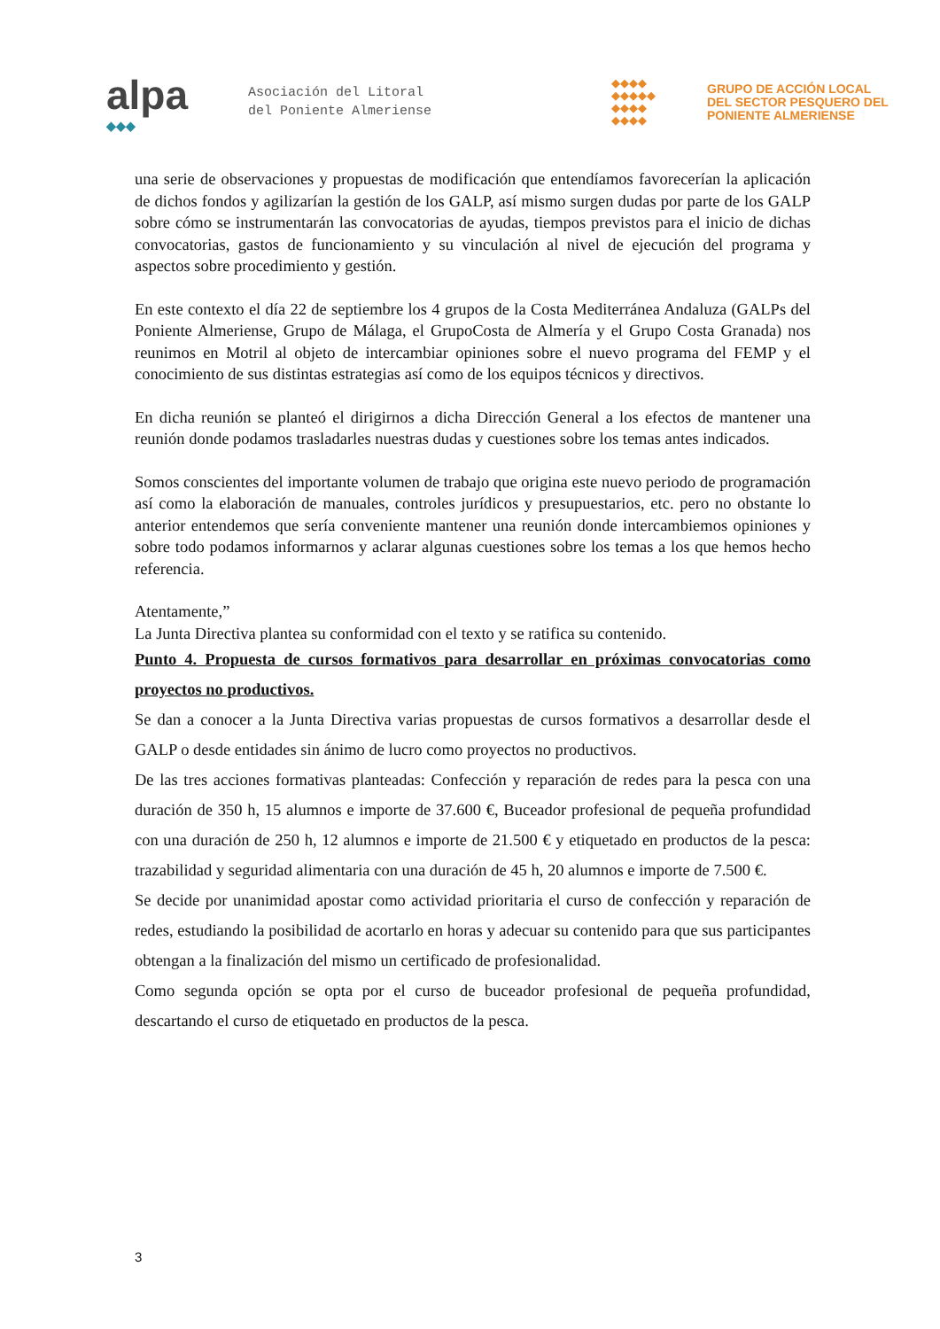alpa
◆◆◆
Asociación del Litoral
del Poniente Almeriense
◆◆◆◆
◆◆◆◆◆
◆◆◆◆
◆◆◆◆
GRUPO DE ACCIÓN LOCAL
DEL SECTOR PESQUERO DEL
PONIENTE ALMERIENSE
una serie de observaciones y propuestas de modificación que entendíamos favorecerían la aplicación de dichos fondos y agilizarían la gestión de los GALP, así mismo surgen dudas por parte de los GALP sobre cómo se instrumentarán las convocatorias de ayudas, tiempos previstos para el inicio de dichas convocatorias, gastos de funcionamiento y su vinculación al nivel de ejecución del programa y aspectos sobre procedimiento y gestión.
En este contexto el día 22 de septiembre los 4 grupos de la Costa Mediterránea Andaluza (GALPs del Poniente Almeriense, Grupo de Málaga, el GrupoCosta de Almería y el Grupo Costa Granada) nos reunimos en Motril al objeto de intercambiar opiniones sobre el nuevo programa del FEMP y el conocimiento de sus distintas estrategias así como de los equipos técnicos y directivos.
En dicha reunión se planteó el dirigirnos a dicha Dirección General a los efectos de mantener una reunión donde podamos trasladarles nuestras dudas y cuestiones sobre los temas antes indicados.
Somos conscientes del importante volumen de trabajo que origina este nuevo periodo de programación así como la elaboración de manuales, controles jurídicos y presupuestarios, etc. pero no obstante lo anterior entendemos que sería conveniente mantener una reunión donde intercambiemos opiniones y sobre todo podamos informarnos y aclarar algunas cuestiones sobre los temas a los que hemos hecho referencia.
Atentamente,”
La Junta Directiva plantea su conformidad con el texto y se ratifica su contenido.
Punto 4. Propuesta de cursos formativos para desarrollar en próximas convocatorias como proyectos no productivos.
Se dan a conocer a la Junta Directiva varias propuestas de cursos formativos a desarrollar desde el GALP o desde entidades sin ánimo de lucro como proyectos no productivos.
De las tres acciones formativas planteadas: Confección y reparación de redes para la pesca con una duración de 350 h, 15 alumnos e importe de 37.600 €, Buceador profesional de pequeña profundidad con una duración de 250 h, 12 alumnos e importe de 21.500 € y etiquetado en productos de la pesca: trazabilidad y seguridad alimentaria con una duración de 45 h, 20 alumnos e importe de 7.500 €.
Se decide por unanimidad apostar como actividad prioritaria el curso de confección y reparación de redes, estudiando la posibilidad de acortarlo en horas y adecuar su contenido para que sus participantes obtengan a la finalización del mismo un certificado de profesionalidad.
Como segunda opción se opta por el curso de buceador profesional de pequeña profundidad, descartando el curso de etiquetado en productos de la pesca.
3